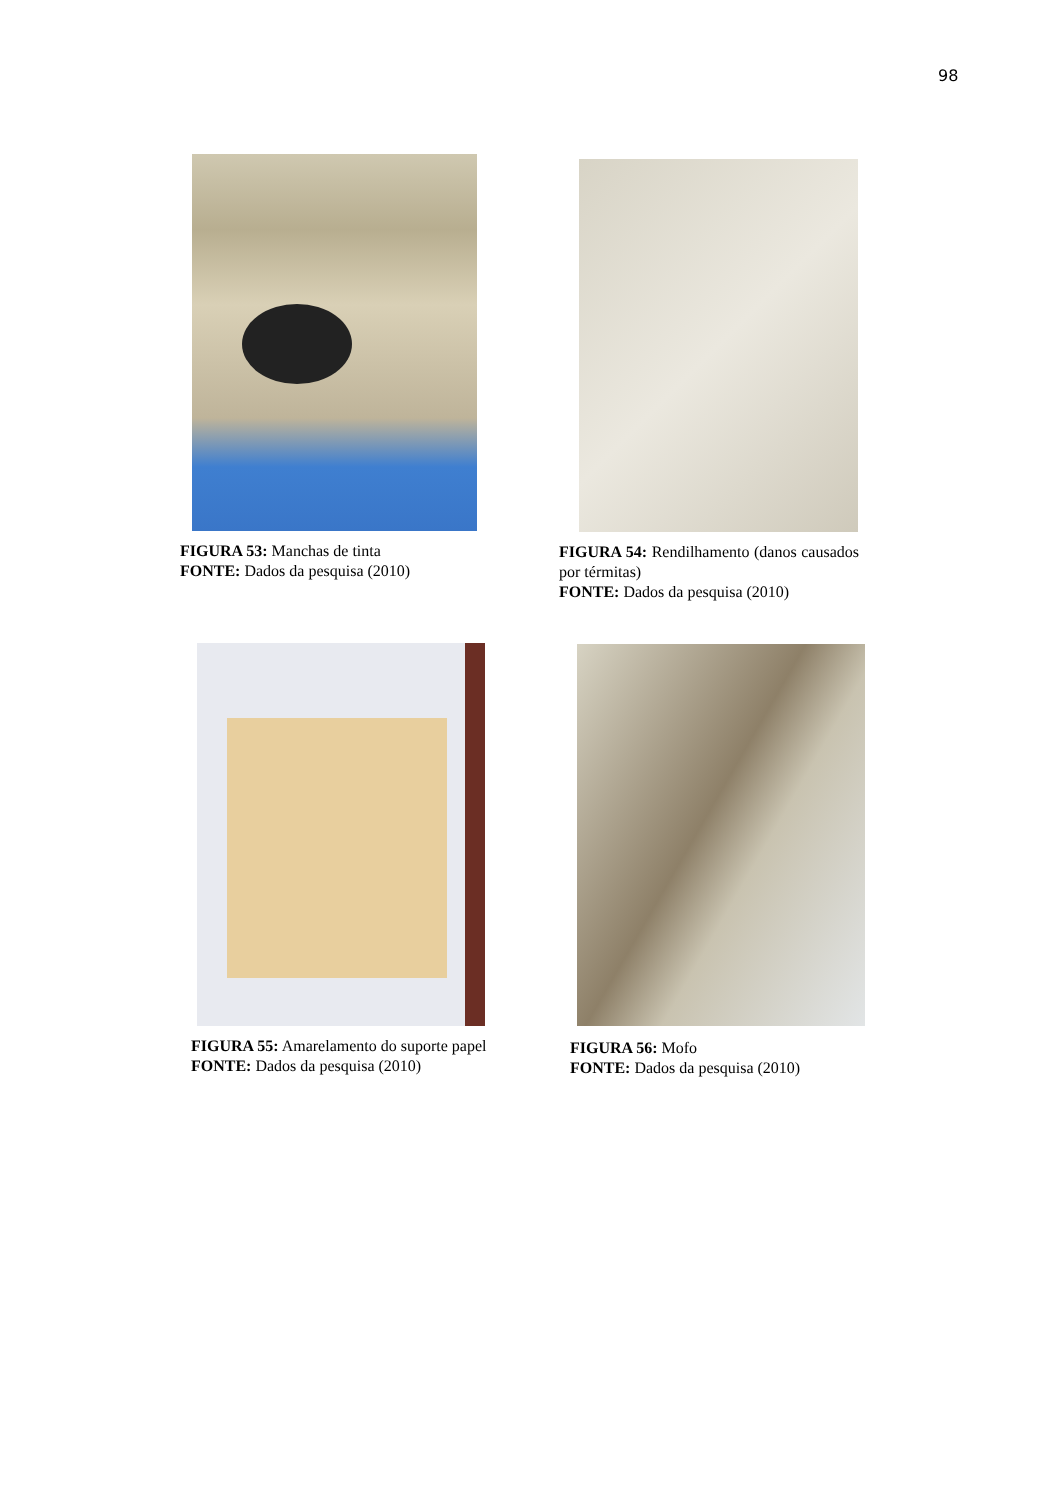98
FIGURA 53: Manchas de tinta
FONTE: Dados da pesquisa (2010)
FIGURA 54: Rendilhamento (danos causados por térmitas)
FONTE: Dados da pesquisa (2010)
FIGURA 55: Amarelamento do suporte papel
FONTE: Dados da pesquisa (2010)
FIGURA 56: Mofo
FONTE: Dados da pesquisa (2010)